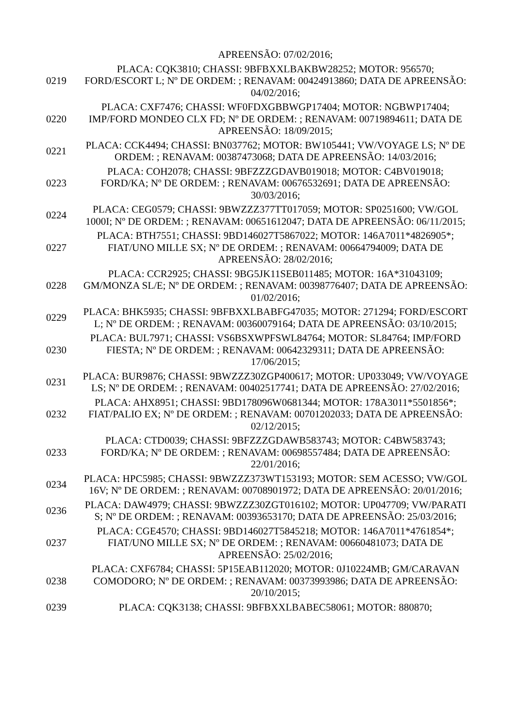| | APREENSÃO: 07/02/2016; |
| 0219 | PLACA: CQK3810; CHASSI: 9BFBXXLBAKBW28252; MOTOR: 956570; FORD/ESCORT L; Nº DE ORDEM: ; RENAVAM: 00424913860; DATA DE APREENSÃO: 04/02/2016; |
| 0220 | PLACA: CXF7476; CHASSI: WF0FDXGBBWGP17404; MOTOR: NGBWP17404; IMP/FORD MONDEO CLX FD; Nº DE ORDEM: ; RENAVAM: 00719894611; DATA DE APREENSÃO: 18/09/2015; |
| 0221 | PLACA: CCK4494; CHASSI: BN037762; MOTOR: BW105441; VW/VOYAGE LS; Nº DE ORDEM: ; RENAVAM: 00387473068; DATA DE APREENSÃO: 14/03/2016; |
| 0223 | PLACA: COH2078; CHASSI: 9BFZZZGDAVB019018; MOTOR: C4BV019018; FORD/KA; Nº DE ORDEM: ; RENAVAM: 00676532691; DATA DE APREENSÃO: 30/03/2016; |
| 0224 | PLACA: CEG0579; CHASSI: 9BWZZZ377TT017059; MOTOR: SP0251600; VW/GOL 1000I; Nº DE ORDEM: ; RENAVAM: 00651612047; DATA DE APREENSÃO: 06/11/2015; |
| 0227 | PLACA: BTH7551; CHASSI: 9BD146027T5867022; MOTOR: 146A7011*4826905*; FIAT/UNO MILLE SX; Nº DE ORDEM: ; RENAVAM: 00664794009; DATA DE APREENSÃO: 28/02/2016; |
| 0228 | PLACA: CCR2925; CHASSI: 9BG5JK11SEB011485; MOTOR: 16A*31043109; GM/MONZA SL/E; Nº DE ORDEM: ; RENAVAM: 00398776407; DATA DE APREENSÃO: 01/02/2016; |
| 0229 | PLACA: BHK5935; CHASSI: 9BFBXXLBABFG47035; MOTOR: 271294; FORD/ESCORT L; Nº DE ORDEM: ; RENAVAM: 00360079164; DATA DE APREENSÃO: 03/10/2015; |
| 0230 | PLACA: BUL7971; CHASSI: VS6BSXWPFSWL84764; MOTOR: SL84764; IMP/FORD FIESTA; Nº DE ORDEM: ; RENAVAM: 00642329311; DATA DE APREENSÃO: 17/06/2015; |
| 0231 | PLACA: BUR9876; CHASSI: 9BWZZZ30ZGP400617; MOTOR: UP033049; VW/VOYAGE LS; Nº DE ORDEM: ; RENAVAM: 00402517741; DATA DE APREENSÃO: 27/02/2016; |
| 0232 | PLACA: AHX8951; CHASSI: 9BD178096W0681344; MOTOR: 178A3011*5501856*; FIAT/PALIO EX; Nº DE ORDEM: ; RENAVAM: 00701202033; DATA DE APREENSÃO: 02/12/2015; |
| 0233 | PLACA: CTD0039; CHASSI: 9BFZZZGDAWB583743; MOTOR: C4BW583743; FORD/KA; Nº DE ORDEM: ; RENAVAM: 00698557484; DATA DE APREENSÃO: 22/01/2016; |
| 0234 | PLACA: HPC5985; CHASSI: 9BWZZZ373WT153193; MOTOR: SEM ACESSO; VW/GOL 16V; Nº DE ORDEM: ; RENAVAM: 00708901972; DATA DE APREENSÃO: 20/01/2016; |
| 0236 | PLACA: DAW4979; CHASSI: 9BWZZZ30ZGT016102; MOTOR: UP047709; VW/PARATI S; Nº DE ORDEM: ; RENAVAM: 00393653170; DATA DE APREENSÃO: 25/03/2016; |
| 0237 | PLACA: CGE4570; CHASSI: 9BD146027T5845218; MOTOR: 146A7011*4761854*; FIAT/UNO MILLE SX; Nº DE ORDEM: ; RENAVAM: 00660481073; DATA DE APREENSÃO: 25/02/2016; |
| 0238 | PLACA: CXF6784; CHASSI: 5P15EAB112020; MOTOR: 0J10224MB; GM/CARAVAN COMODORO; Nº DE ORDEM: ; RENAVAM: 00373993986; DATA DE APREENSÃO: 20/10/2015; |
| 0239 | PLACA: CQK3138; CHASSI: 9BFBXXLBABEC58061; MOTOR: 880870; |